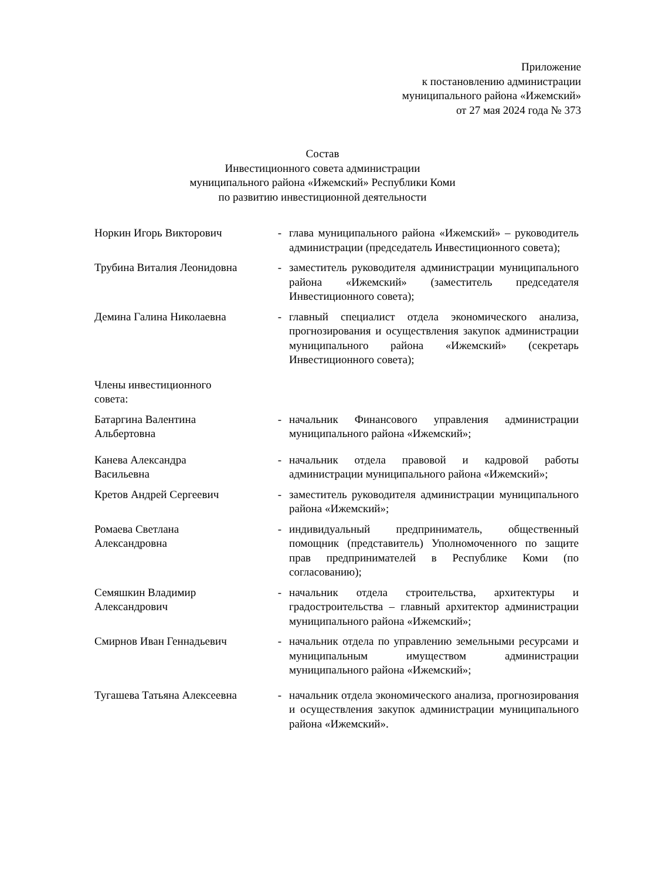Приложение
к постановлению администрации
муниципального района «Ижемский»
от 27 мая 2024 года № 373
Состав
Инвестиционного совета администрации
муниципального района «Ижемский» Республики Коми
по развитию инвестиционной деятельности
Норкин Игорь Викторович - глава муниципального района «Ижемский» – руководитель администрации (председатель Инвестиционного совета);
Трубина Виталия Леонидовна - заместитель руководителя администрации муниципального района «Ижемский» (заместитель председателя Инвестиционного совета);
Демина Галина Николаевна - главный специалист отдела экономического анализа, прогнозирования и осуществления закупок администрации муниципального района «Ижемский» (секретарь Инвестиционного совета);
Члены инвестиционного
совета:
Батаргина Валентина
Альбертовна
- начальник Финансового управления администрации муниципального района «Ижемский»;
Канева Александра
Васильевна
- начальник отдела правовой и кадровой работы администрации муниципального района «Ижемский»;
Кретов Андрей Сергеевич - заместитель руководителя администрации муниципального района «Ижемский»;
Ромаева Светлана
Александровна
- индивидуальный предприниматель, общественный помощник (представитель) Уполномоченного по защите прав предпринимателей в Республике Коми (по согласованию);
Семяшкин Владимир
Александрович
- начальник отдела строительства, архитектуры и градостроительства – главный архитектор администрации муниципального района «Ижемский»;
Смирнов Иван Геннадьевич - начальник отдела по управлению земельными ресурсами и муниципальным имуществом администрации муниципального района «Ижемский»;
Тугашева Татьяна Алексеевна
- начальник отдела экономического анализа, прогнозирования и осуществления закупок администрации муниципального района «Ижемский».